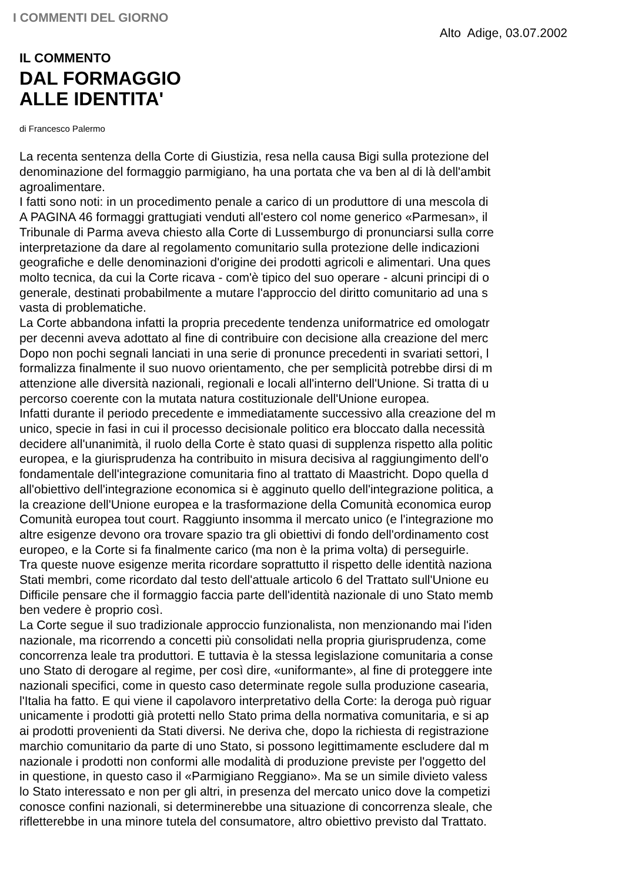I COMMENTI DEL GIORNO
Alto Adige, 03.07.2002
IL COMMENTO
DAL FORMAGGIO
ALLE IDENTITA'
di Francesco Palermo
La recenta sentenza della Corte di Giustizia, resa nella causa Bigi sulla protezione del
denominazione del formaggio parmigiano, ha una portata che va ben al di là dell'ambit
agroalimentare.
I fatti sono noti: in un procedimento penale a carico di un produttore di una mescola di
A PAGINA 46 formaggi grattugiati venduti all'estero col nome generico «Parmesan», il
Tribunale di Parma aveva chiesto alla Corte di Lussemburgo di pronunciarsi sulla corre
interpretazione da dare al regolamento comunitario sulla protezione delle indicazioni
geografiche e delle denominazioni d'origine dei prodotti agricoli e alimentari. Una ques
molto tecnica, da cui la Corte ricava - com'è tipico del suo operare - alcuni principi di o
generale, destinati probabilmente a mutare l'approccio del diritto comunitario ad una s
vasta di problematiche.
La Corte abbandona infatti la propria precedente tendenza uniformatrice ed omologatr
per decenni aveva adottato al fine di contribuire con decisione alla creazione del merc
Dopo non pochi segnali lanciati in una serie di pronunce precedenti in svariati settori, l
formalizza finalmente il suo nuovo orientamento, che per semplicità potrebbe dirsi di m
attenzione alle diversità nazionali, regionali e locali all'interno dell'Unione. Si tratta di u
percorso coerente con la mutata natura costituzionale dell'Unione europea.
Infatti durante il periodo precedente e immediatamente successivo alla creazione del m
unico, specie in fasi in cui il processo decisionale politico era bloccato dalla necessità
decidere all'unanimità, il ruolo della Corte è stato quasi di supplenza rispetto alla politic
europea, e la giurisprudenza ha contribuito in misura decisiva al raggiungimento dell'o
fondamentale dell'integrazione comunitaria fino al trattato di Maastricht. Dopo quella d
all'obiettivo dell'integrazione economica si è agginuto quello dell'integrazione politica, a
la creazione dell'Unione europea e la trasformazione della Comunità economica europ
Comunità europea tout court. Raggiunto insomma il mercato unico (e l'integrazione mo
altre esigenze devono ora trovare spazio tra gli obiettivi di fondo dell'ordinamento cost
europeo, e la Corte si fa finalmente carico (ma non è la prima volta) di perseguirle.
Tra queste nuove esigenze merita ricordare soprattutto il rispetto delle identità naziona
Stati membri, come ricordato dal testo dell'attuale articolo 6 del Trattato sull'Unione eu
Difficile pensare che il formaggio faccia parte dell'identità nazionale di uno Stato memb
ben vedere è proprio così.
La Corte segue il suo tradizionale approccio funzionalista, non menzionando mai l'iden
nazionale, ma ricorrendo a concetti più consolidati nella propria giurisprudenza, come
concorrenza leale tra produttori. E tuttavia è la stessa legislazione comunitaria a conse
uno Stato di derogare al regime, per così dire, «uniformante», al fine di proteggere inte
nazionali specifici, come in questo caso determinate regole sulla produzione casearia,
l'Italia ha fatto. E qui viene il capolavoro interpretativo della Corte: la deroga può riguar
unicamente i prodotti già protetti nello Stato prima della normativa comunitaria, e si ap
ai prodotti provenienti da Stati diversi. Ne deriva che, dopo la richiesta di registrazione
marchio comunitario da parte di uno Stato, si possono legittimamente escludere dal m
nazionale i prodotti non conformi alle modalità di produzione previste per l'oggetto del
in questione, in questo caso il «Parmigiano Reggiano». Ma se un simile divieto valess
lo Stato interessato e non per gli altri, in presenza del mercato unico dove la competizi
conosce confini nazionali, si determinerebbe una situazione di concorrenza sleale, che
rifletterebbe in una minore tutela del consumatore, altro obiettivo previsto dal Trattato.